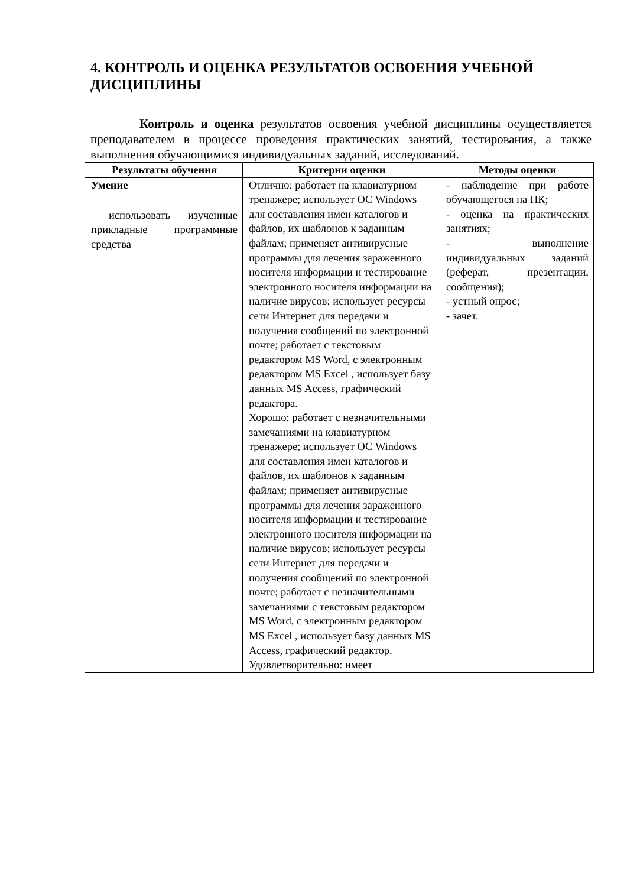4. КОНТРОЛЬ И ОЦЕНКА РЕЗУЛЬТАТОВ ОСВОЕНИЯ УЧЕБНОЙ ДИСЦИПЛИНЫ
Контроль и оценка результатов освоения учебной дисциплины осуществляется преподавателем в процессе проведения практических занятий, тестирования, а также выполнения обучающимися индивидуальных заданий, исследований.
| Результаты обучения | Критерии оценки | Методы оценки |
| --- | --- | --- |
| Умение | Отлично: работает на клавиатурном тренажере; использует ОС Windows для составления имен каталогов и файлов, их шаблонов к заданным файлам; применяет антивирусные программы для лечения зараженного носителя информации и тестирование электронного носителя информации на наличие вирусов; использует ресурсы сети Интернет для передачи и получения сообщений по электронной почте; работает с текстовым редактором MS Word, с электронным редактором MS Excel , использует базу данных MS Access, графический редактора. Хорошо: работает с незначительными замечаниями на клавиатурном тренажере; использует ОС Windows для составления имен каталогов и файлов, их шаблонов к заданным файлам; применяет антивирусные программы для лечения зараженного носителя информации и тестирование электронного носителя информации на наличие вирусов; использует ресурсы сети Интернет для передачи и получения сообщений по электронной почте; работает с незначительными замечаниями с текстовым редактором MS Word, с электронным редактором MS Excel , использует базу данных MS Access, графический редактор. Удовлетворительно: имеет | - наблюдение при работе обучающегося на ПК; - оценка на практических занятиях; - выполнение индивидуальных заданий (реферат, презентации, сообщения); - устный опрос; - зачет. |
| использовать изученные прикладные программные средства | | |